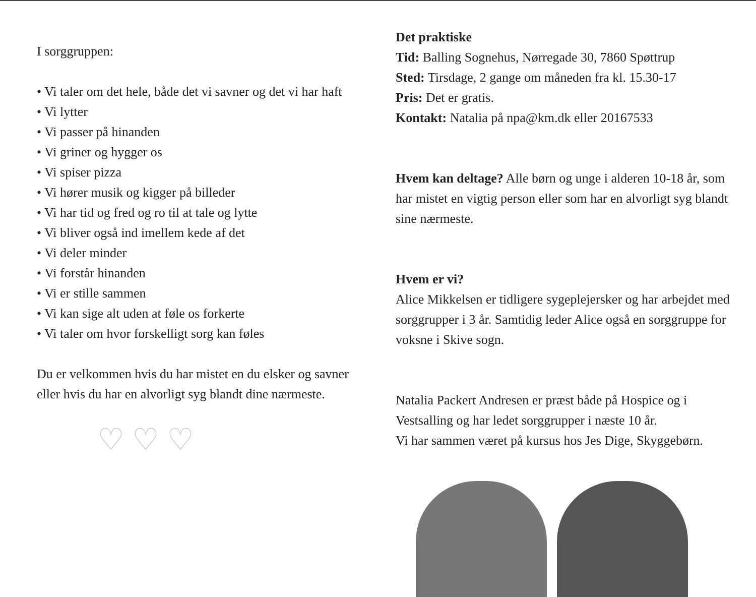I sorggruppen:
• Vi taler om det hele, både det vi savner og det vi har haft
• Vi lytter
• Vi passer på hinanden
• Vi griner og hygger os
• Vi spiser pizza
• Vi hører musik og kigger på billeder
• Vi har tid og fred og ro til at tale og lytte
• Vi bliver også ind imellem kede af det
• Vi deler minder
• Vi forstår hinanden
• Vi er stille sammen
• Vi kan sige alt uden at føle os forkerte
• Vi taler om hvor forskelligt sorg kan føles
Du er velkommen hvis du har mistet en du elsker og savner eller hvis du har en alvorligt syg blandt dine nærmeste.
♡ ♡ ♡
Det praktiske
Tid: Balling Sognehus, Nørregade 30, 7860 Spøttrup
Sted: Tirsdage, 2 gange om måneden fra kl. 15.30-17
Pris: Det er gratis.
Kontakt: Natalia på npa@km.dk eller 20167533
Hvem kan deltage? Alle børn og unge i alderen 10-18 år, som har mistet en vigtig person eller som har en alvorligt syg blandt sine nærmeste.
Hvem er vi?
Alice Mikkelsen er tidligere sygeplejersker og har arbejdet med sorggrupper i 3 år. Samtidig leder Alice også en sorggruppe for voksne i Skive sogn.
Natalia Packert Andresen er præst både på Hospice og i Vestsalling og har ledet sorggrupper i næste 10 år.
Vi har sammen været på kursus hos Jes Dige, Skyggebørn.